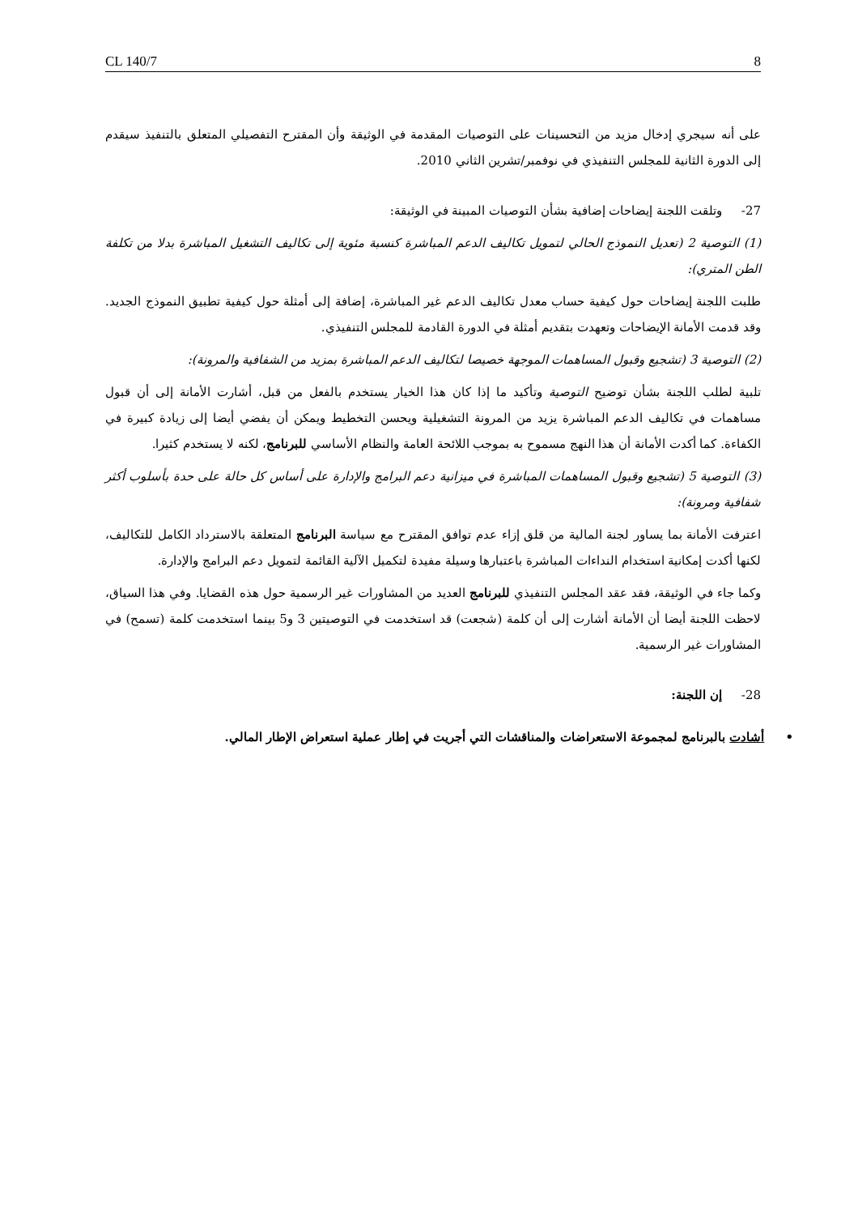CL 140/7 8
على أنه سيجري إدخال مزيد من التحسينات على التوصيات المقدمة في الوثيقة وأن المقترح التفصيلي المتعلق بالتنفيذ سيقدم إلى الدورة الثانية للمجلس التنفيذي في نوفمبر/تشرين الثاني 2010.
27- وتلقت اللجنة إيضاحات إضافية بشأن التوصيات المبينة في الوثيقة:
(1) التوصية 2 (تعديل النموذج الحالي لتمويل تكاليف الدعم المباشرة كنسبة مئوية إلى تكاليف التشغيل المباشرة بدلا من تكلفة الطن المتري):
طلبت اللجنة إيضاحات حول كيفية حساب معدل تكاليف الدعم غير المباشرة، إضافة إلى أمثلة حول كيفية تطبيق النموذج الجديد. وقد قدمت الأمانة الإيضاحات وتعهدت بتقديم أمثلة في الدورة القادمة للمجلس التنفيذي.
(2) التوصية 3 (تشجيع وقبول المساهمات الموجهة خصيصا لتكاليف الدعم المباشرة بمزيد من الشفافية والمرونة):
تلبية لطلب اللجنة بشأن توضيح التوصية وتأكيد ما إذا كان هذا الخيار يستخدم بالفعل من قبل، أشارت الأمانة إلى أن قبول مساهمات في تكاليف الدعم المباشرة يزيد من المرونة التشغيلية ويحسن التخطيط ويمكن أن يفضي أيضا إلى زيادة كبيرة في الكفاءة. كما أكدت الأمانة أن هذا النهج مسموح به بموجب اللائحة العامة والنظام الأساسي للبرنامج، لكنه لا يستخدم كثيرا.
(3) التوصية 5 (تشجيع وقبول المساهمات المباشرة في ميزانية دعم البرامج والإدارة على أساس كل حالة على حدة بأسلوب أكثر شفافية ومرونة):
اعترفت الأمانة بما يساور لجنة المالية من قلق إزاء عدم توافق المقترح مع سياسة البرنامج المتعلقة بالاسترداد الكامل للتكاليف، لكنها أكدت إمكانية استخدام النداءات المباشرة باعتبارها وسيلة مفيدة لتكميل الآلية القائمة لتمويل دعم البرامج والإدارة.
وكما جاء في الوثيقة، فقد عقد المجلس التنفيذي للبرنامج العديد من المشاورات غير الرسمية حول هذه القضايا. وفي هذا السياق، لاحظت اللجنة أيضا أن الأمانة أشارت إلى أن كلمة (شجعت) قد استخدمت في التوصيتين 3 و5 بينما استخدمت كلمة (تسمح) في المشاورات غير الرسمية.
28- إن اللجنة:
• أشادت بالبرنامج لمجموعة الاستعراضات والمناقشات التي أجريت في إطار عملية استعراض الإطار المالي.